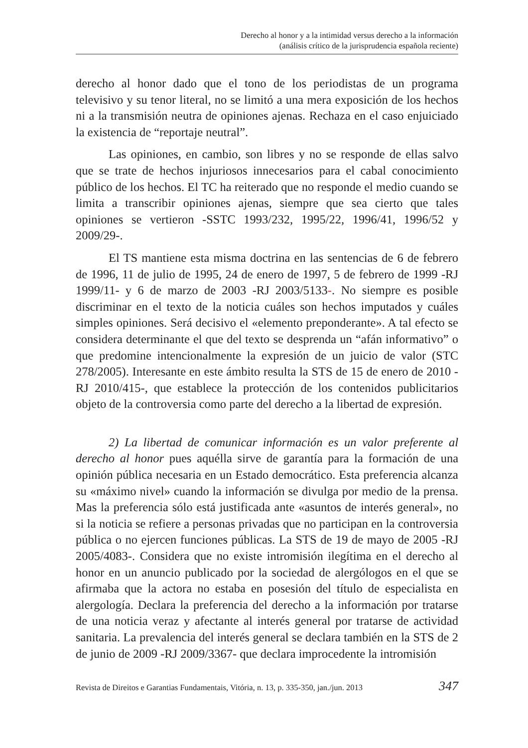Derecho al honor y a la intimidad versus derecho a la información
(análisis crítico de la jurisprudencia española reciente)
derecho al honor dado que el tono de los periodistas de un programa televisivo y su tenor literal, no se limitó a una mera exposición de los hechos ni a la transmisión neutra de opiniones ajenas. Rechaza en el caso enjuiciado la existencia de “reportaje neutral”.
Las opiniones, en cambio, son libres y no se responde de ellas salvo que se trate de hechos injuriosos innecesarios para el cabal conocimiento público de los hechos. El TC ha reiterado que no responde el medio cuando se limita a transcribir opiniones ajenas, siempre que sea cierto que tales opiniones se vertieron -SSTC 1993/232, 1995/22, 1996/41, 1996/52 y 2009/29-.
El TS mantiene esta misma doctrina en las sentencias de 6 de febrero de 1996, 11 de julio de 1995, 24 de enero de 1997, 5 de febrero de 1999 -RJ 1999/11- y 6 de marzo de 2003 -RJ 2003/5133-. No siempre es posible discriminar en el texto de la noticia cuáles son hechos imputados y cuáles simples opiniones. Será decisivo el «elemento preponderante». A tal efecto se considera determinante el que del texto se desprenda un “afán informativo” o que predomine intencionalmente la expresión de un juicio de valor (STC 278/2005). Interesante en este ámbito resulta la STS de 15 de enero de 2010 -RJ 2010/415-, que establece la protección de los contenidos publicitarios objeto de la controversia como parte del derecho a la libertad de expresión.
2) La libertad de comunicar información es un valor preferente al derecho al honor pues aquélla sirve de garantía para la formación de una opinión pública necesaria en un Estado democrático. Esta preferencia alcanza su «máximo nivel» cuando la información se divulga por medio de la prensa. Mas la preferencia sólo está justificada ante «asuntos de interés general», no si la noticia se refiere a personas privadas que no participan en la controversia pública o no ejercen funciones públicas. La STS de 19 de mayo de 2005 -RJ 2005/4083-. Considera que no existe intromisión ilegítima en el derecho al honor en un anuncio publicado por la sociedad de alergólogos en el que se afirmaba que la actora no estaba en posesión del título de especialista en alergología. Declara la preferencia del derecho a la información por tratarse de una noticia veraz y afectante al interés general por tratarse de actividad sanitaria. La prevalencia del interés general se declara también en la STS de 2 de junio de 2009 -RJ 2009/3367- que declara improcedente la intromisión
Revista de Direitos e Garantias Fundamentais, Vitória, n. 13, p. 335-350, jan./jun. 2013 347